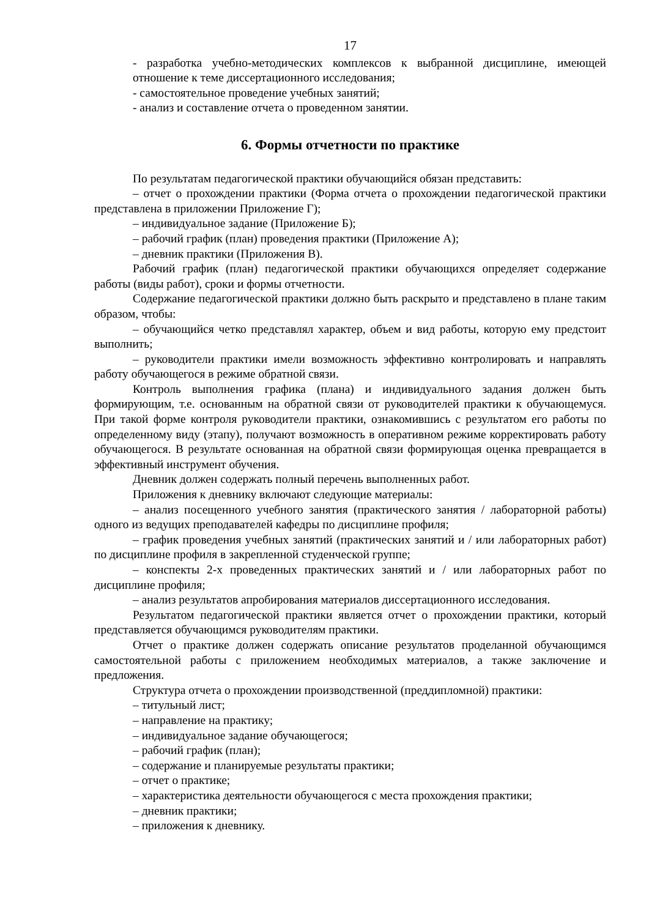17
- разработка учебно-методических комплексов к выбранной дисциплине, имеющей отношение к теме диссертационного исследования;
- самостоятельное проведение учебных занятий;
- анализ и составление отчета о проведенном занятии.
6. Формы отчетности по практике
По результатам педагогической практики обучающийся обязан представить:
– отчет о прохождении практики (Форма отчета о прохождении педагогической практики представлена в приложении Приложение Г);
– индивидуальное задание (Приложение Б);
– рабочий график (план) проведения практики (Приложение А);
– дневник практики (Приложения В).
Рабочий график (план) педагогической практики обучающихся определяет содержание работы (виды работ), сроки и формы отчетности.
Содержание педагогической практики должно быть раскрыто и представлено в плане таким образом, чтобы:
– обучающийся четко представлял характер, объем и вид работы, которую ему предстоит выполнить;
– руководители практики имели возможность эффективно контролировать и направлять работу обучающегося в режиме обратной связи.
Контроль выполнения графика (плана) и индивидуального задания должен быть формирующим, т.е. основанным на обратной связи от руководителей практики к обучающемуся. При такой форме контроля руководители практики, ознакомившись с результатом его работы по определенному виду (этапу), получают возможность в оперативном режиме корректировать работу обучающегося. В результате основанная на обратной связи формирующая оценка превращается в эффективный инструмент обучения.
Дневник должен содержать полный перечень выполненных работ.
Приложения к дневнику включают следующие материалы:
– анализ посещенного учебного занятия (практического занятия / лабораторной работы) одного из ведущих преподавателей кафедры по дисциплине профиля;
– график проведения учебных занятий (практических занятий и / или лабораторных работ) по дисциплине профиля в закрепленной студенческой группе;
– конспекты 2-х проведенных практических занятий и / или лабораторных работ по дисциплине профиля;
– анализ результатов апробирования материалов диссертационного исследования.
Результатом педагогической практики является отчет о прохождении практики, который представляется обучающимся руководителям практики.
Отчет о практике должен содержать описание результатов проделанной обучающимся самостоятельной работы с приложением необходимых материалов, а также заключение и предложения.
Структура отчета о прохождении производственной (преддипломной) практики:
– титульный лист;
– направление на практику;
– индивидуальное задание обучающегося;
– рабочий график (план);
– содержание и планируемые результаты практики;
– отчет о практике;
– характеристика деятельности обучающегося с места прохождения практики;
– дневник практики;
– приложения к дневнику.